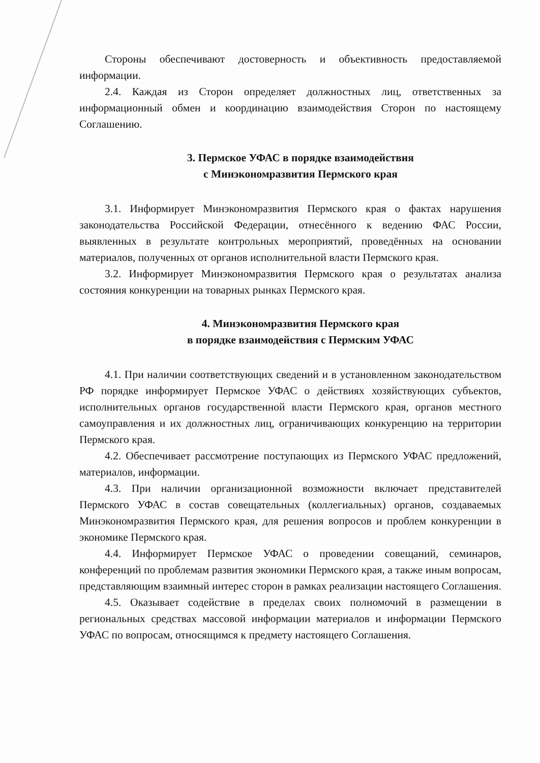Стороны обеспечивают достоверность и объективность предоставляемой информации.
2.4. Каждая из Сторон определяет должностных лиц, ответственных за информационный обмен и координацию взаимодействия Сторон по настоящему Соглашению.
3. Пермское УФАС в порядке взаимодействия
с Минэкономразвития Пермского края
3.1. Информирует Минэкономразвития Пермского края о фактах нарушения законодательства Российской Федерации, отнесённого к ведению ФАС России, выявленных в результате контрольных мероприятий, проведённых на основании материалов, полученных от органов исполнительной власти Пермского края.
3.2. Информирует Минэкономразвития Пермского края о результатах анализа состояния конкуренции на товарных рынках Пермского края.
4. Минэкономразвития Пермского края
в порядке взаимодействия с Пермским УФАС
4.1. При наличии соответствующих сведений и в установленном законодательством РФ порядке информирует Пермское УФАС о действиях хозяйствующих субъектов, исполнительных органов государственной власти Пермского края, органов местного самоуправления и их должностных лиц, ограничивающих конкуренцию на территории Пермского края.
4.2. Обеспечивает рассмотрение поступающих из Пермского УФАС предложений, материалов, информации.
4.3. При наличии организационной возможности включает представителей Пермского УФАС в состав совещательных (коллегиальных) органов, создаваемых Минэкономразвития Пермского края, для решения вопросов и проблем конкуренции в экономике Пермского края.
4.4. Информирует Пермское УФАС о проведении совещаний, семинаров, конференций по проблемам развития экономики Пермского края, а также иным вопросам, представляющим взаимный интерес сторон в рамках реализации настоящего Соглашения.
4.5. Оказывает содействие в пределах своих полномочий в размещении в региональных средствах массовой информации материалов и информации Пермского УФАС по вопросам, относящимся к предмету настоящего Соглашения.